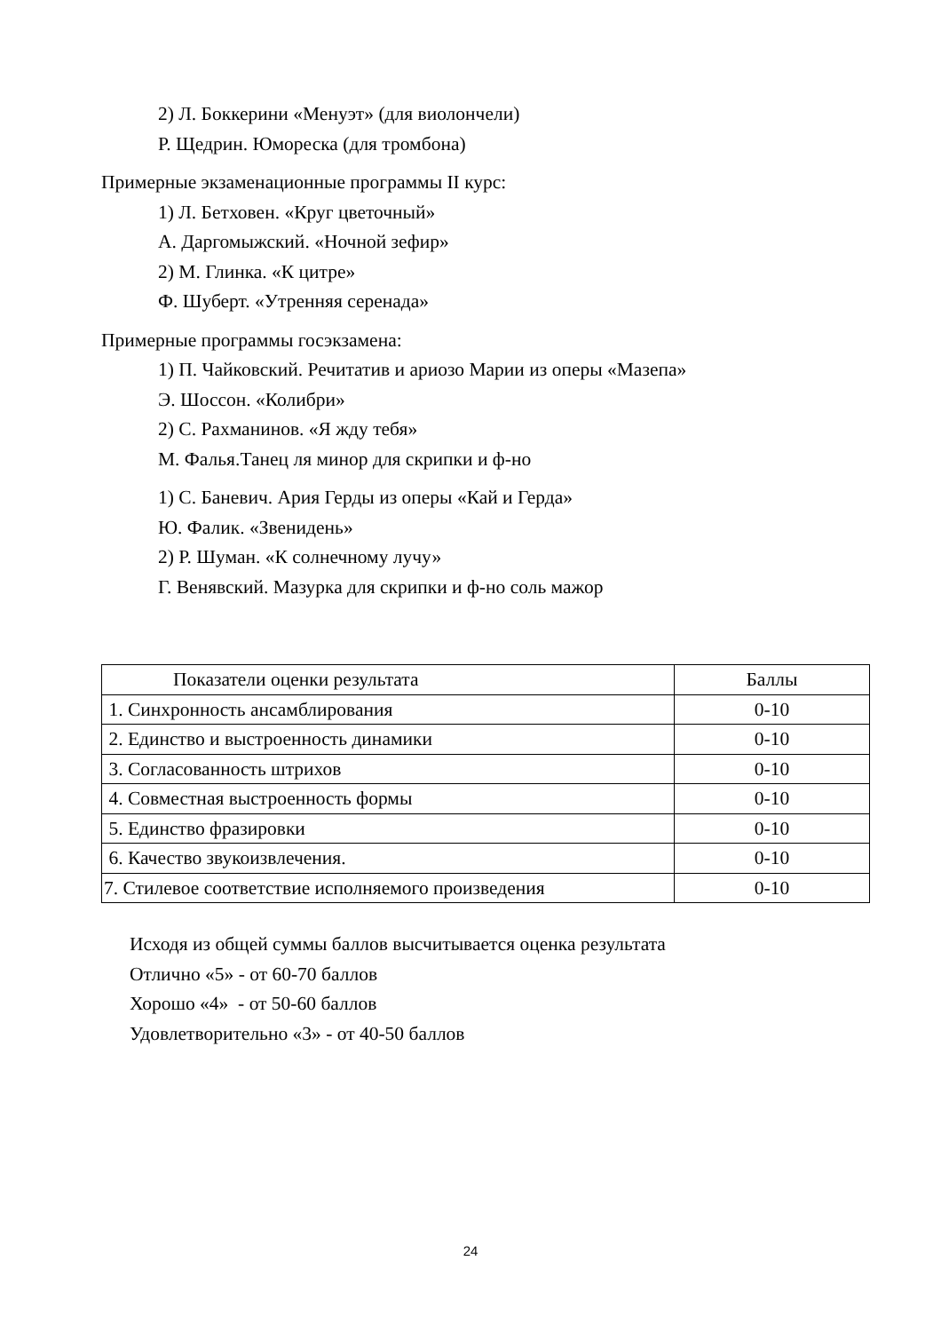2) Л. Боккерини «Менуэт» (для виолончели)
Р. Щедрин. Юмореска (для тромбона)
Примерные экзаменационные программы II курс:
1) Л. Бетховен. «Круг цветочный»
А. Даргомыжский. «Ночной зефир»
2) М. Глинка. «К цитре»
Ф. Шуберт. «Утренняя серенада»
Примерные программы госэкзамена:
1) П. Чайковский. Речитатив и ариозо Марии из оперы «Мазепа»
Э. Шоссон. «Колибри»
2) С. Рахманинов. «Я жду тебя»
М. Фалья.Танец ля минор для скрипки и ф-но
1) С. Баневич. Ария Герды из оперы «Кай и Герда»
Ю. Фалик. «Звенидень»
2) Р. Шуман. «К солнечному лучу»
Г. Венявский. Мазурка для скрипки и ф-но соль мажор
| Показатели оценки результата | Баллы |
| 1. Синхронность ансамблирования | 0-10 |
| 2. Единство и выстроенность динамики | 0-10 |
| 3. Согласованность штрихов | 0-10 |
| 4. Совместная выстроенность формы | 0-10 |
| 5. Единство фразировки | 0-10 |
| 6. Качество звукоизвлечения. | 0-10 |
| 7. Стилевое соответствие исполняемого произведения | 0-10 |
Исходя из общей суммы баллов высчитывается оценка результата
Отлично «5» - от 60-70 баллов
Хорошо «4» - от 50-60 баллов
Удовлетворительно «3» - от 40-50 баллов
24